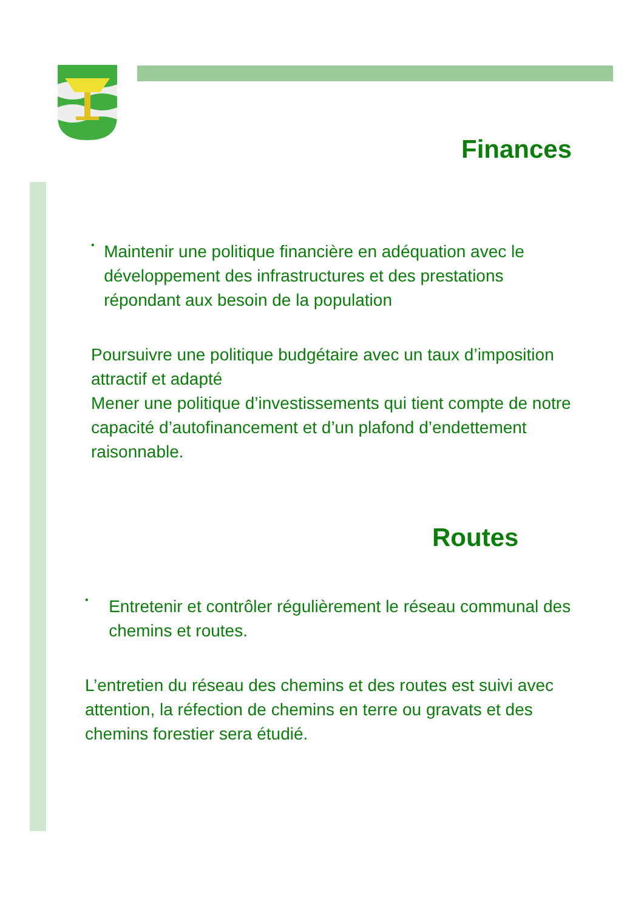Finances
•
Maintenir une politique financière en adéquation avec le développement des infrastructures et des prestations répondant aux besoin de la population
Poursuivre une politique budgétaire avec un taux d’imposition attractif et adapté
Mener une politique d’investissements qui tient compte de notre capacité d’autofinancement et d’un plafond d’endettement raisonnable.
Routes
•
Entretenir et contrôler régulièrement le réseau communal des chemins et routes.
L’entretien du réseau des chemins et des routes est suivi avec attention, la réfection de chemins en terre ou gravats et des chemins forestier sera étudié.